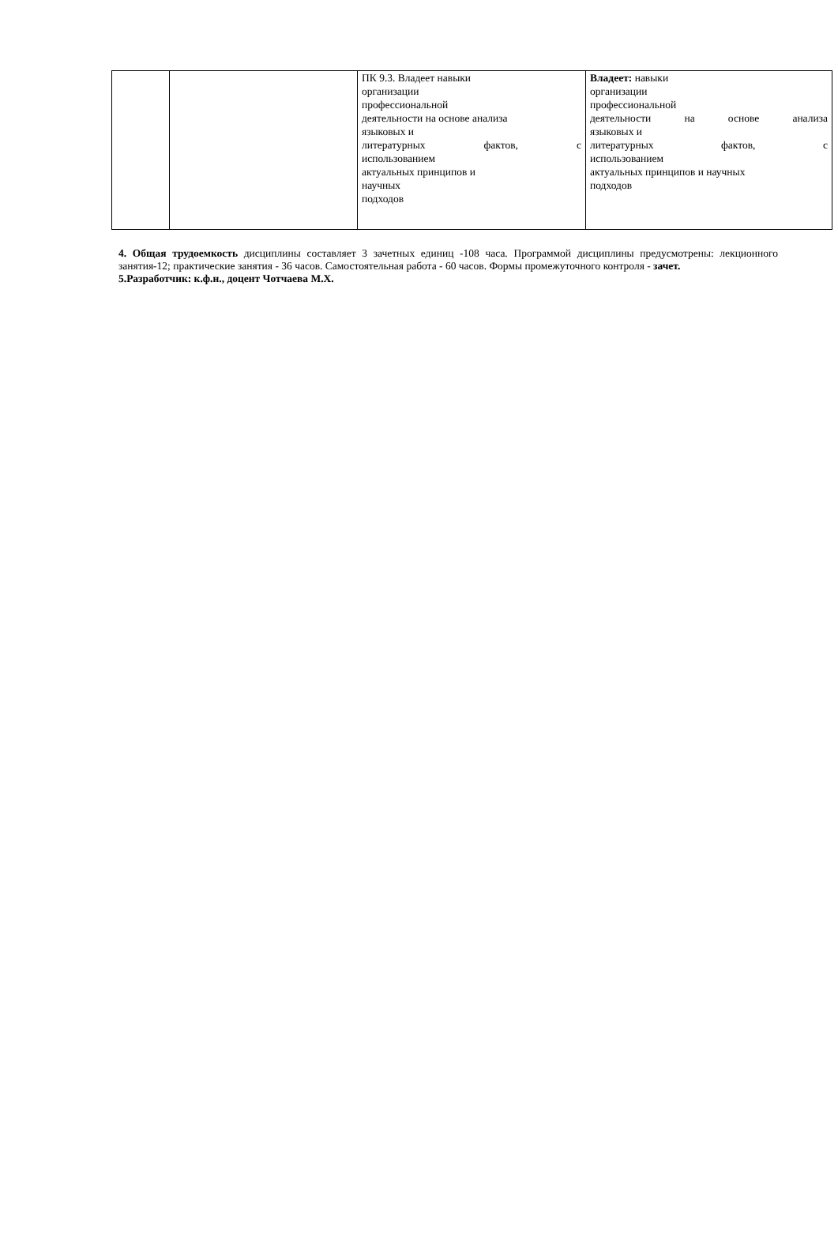| | | ПК 9.3. Владеет навыки организации профессиональной деятельности на основе анализа языковых и литературных фактов, с использованием актуальных принципов и научных подходов | Владеет: навыки организации профессиональной деятельности на основе анализа языковых и литературных фактов, с использованием актуальных принципов и научных подходов |
4. Общая трудоемкость дисциплины составляет 3 зачетных единиц -108 часа. Программой дисциплины предусмотрены: лекционного занятия-12; практические занятия - 36 часов. Самостоятельная работа - 60 часов. Формы промежуточного контроля - зачет.
5.Разработчик: к.ф.н., доцент Чотчаева М.Х.